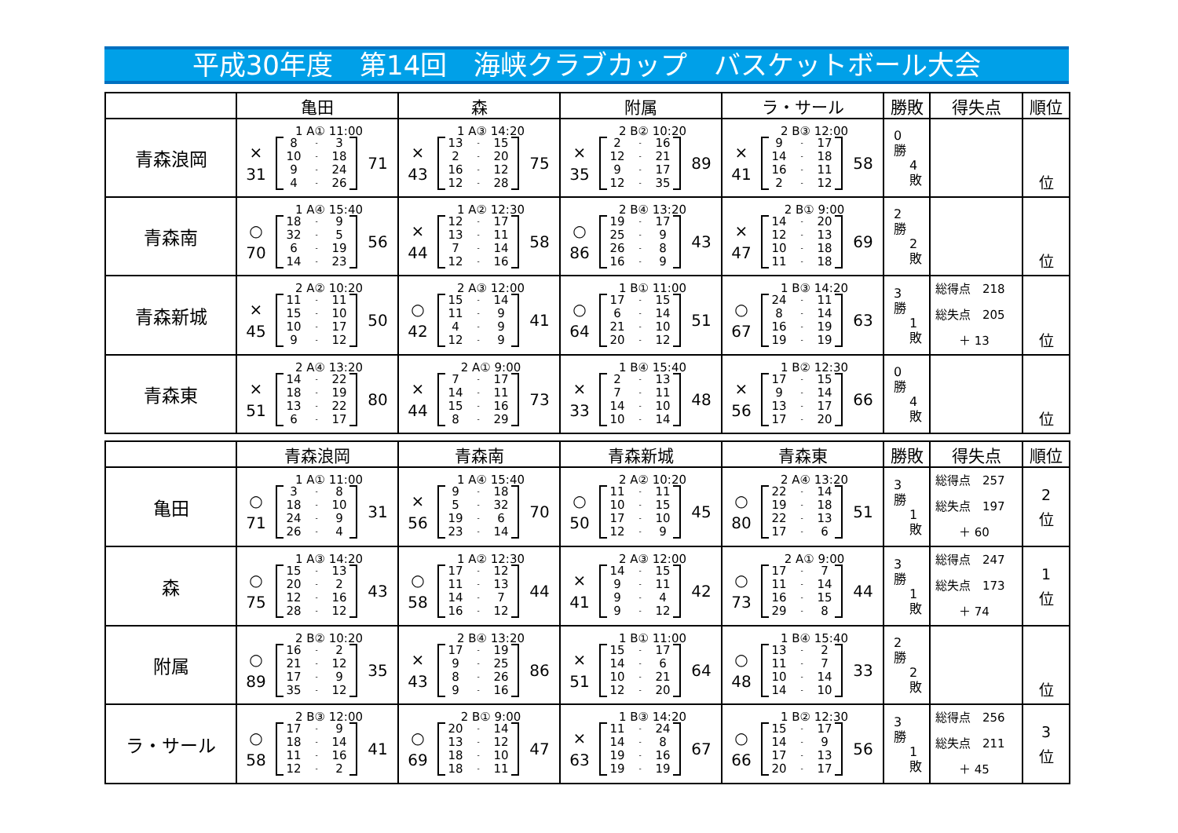平成30年度　第14回　海峡クラブカップ　バスケットボール大会
| | 亀田 | 森 | 附属 | ラ・サール | 勝敗 | 得失点 | 順位 |
| --- | --- | --- | --- | --- | --- | --- | --- |
| 青森浪岡 | 1 A① 11:00 × 31 8 - 3 10 - 18 9 - 24 4 - 26 71 | 1 A③ 14:20 × 43 13 - 15 2 - 20 16 - 12 12 - 28 75 | 2 B② 10:20 × 35 2 - 16 12 - 21 9 - 17 12 - 35 89 | 2 B③ 12:00 × 41 9 - 17 14 - 18 16 - 11 2 - 12 58 | 0 勝 4 敗 | | 位 |
| 青森南 | 1 A④ 15:40 ○ 70 18 - 9 32 - 5 6 - 19 14 - 23 56 | 1 A② 12:30 × 44 12 - 17 13 - 11 7 - 14 12 - 16 58 | 2 B④ 13:20 ○ 86 19 - 17 25 - 9 26 - 8 16 - 9 43 | 2 B① 9:00 × 47 14 - 20 12 - 13 10 - 18 11 - 18 69 | 2 勝 2 敗 | | 位 |
| 青森新城 | 2 A② 10:20 × 45 11 - 11 15 - 10 10 - 17 9 - 12 50 | 2 A③ 12:00 ○ 42 15 - 14 11 - 9 4 - 9 12 - 9 41 | 1 B① 11:00 ○ 64 17 - 15 6 - 14 21 - 10 20 - 12 51 | 1 B③ 14:20 ○ 67 24 - 11 8 - 14 16 - 19 19 - 19 63 | 3 勝 1 敗 | 総得点 218 総失点 205 ＋ 13 | 位 |
| 青森東 | 2 A④ 13:20 × 51 14 - 22 18 - 19 13 - 22 6 - 17 80 | 2 A① 9:00 × 44 7 - 17 14 - 11 15 - 16 8 - 29 73 | 1 B④ 15:40 × 33 2 - 13 7 - 11 14 - 10 10 - 14 48 | 1 B② 12:30 × 56 17 - 15 9 - 14 13 - 17 17 - 20 66 | 0 勝 4 敗 | | 位 |
| | 青森浪岡 | 青森南 | 青森新城 | 青森東 | 勝敗 | 得失点 | 順位 |
| --- | --- | --- | --- | --- | --- | --- | --- |
| 亀田 | 1 A① 11:00 ○ 71 3 - 8 18 - 10 24 - 9 26 - 4 31 | 1 A④ 15:40 × 56 9 - 18 5 - 32 19 - 6 23 - 14 70 | 2 A② 10:20 ○ 50 11 - 11 10 - 15 17 - 10 12 - 9 45 | 2 A④ 13:20 ○ 80 22 - 14 19 - 18 22 - 13 17 - 6 51 | 3 勝 1 敗 | 総得点 257 総失点 197 ＋ 60 | 2 位 |
| 森 | 1 A③ 14:20 ○ 75 15 - 13 20 - 2 12 - 16 28 - 12 43 | 1 A② 12:30 ○ 58 17 - 12 11 - 13 14 - 7 16 - 12 44 | 2 A③ 12:00 × 41 14 - 15 9 - 11 9 - 4 9 - 12 42 | 2 A① 9:00 ○ 73 17 - 7 11 - 14 16 - 15 29 - 8 44 | 3 勝 1 敗 | 総得点 247 総失点 173 ＋ 74 | 1 位 |
| 附属 | 2 B② 10:20 ○ 89 16 - 2 21 - 12 17 - 9 35 - 12 35 | 2 B④ 13:20 × 43 17 - 19 9 - 25 8 - 26 9 - 16 86 | 1 B① 11:00 × 51 15 - 17 14 - 6 10 - 21 12 - 20 64 | 1 B④ 15:40 ○ 48 13 - 2 11 - 7 10 - 14 14 - 10 33 | 2 勝 2 敗 | | 位 |
| ラ・サール | 2 B③ 12:00 ○ 58 17 - 9 18 - 14 11 - 16 12 - 2 41 | 2 B① 9:00 ○ 69 20 - 14 13 - 12 18 - 10 18 - 11 47 | 1 B③ 14:20 × 63 11 - 24 14 - 8 19 - 16 19 - 19 67 | 1 B② 12:30 ○ 66 15 - 17 14 - 9 17 - 13 20 - 17 56 | 3 勝 1 敗 | 総得点 256 総失点 211 ＋ 45 | 3 位 |